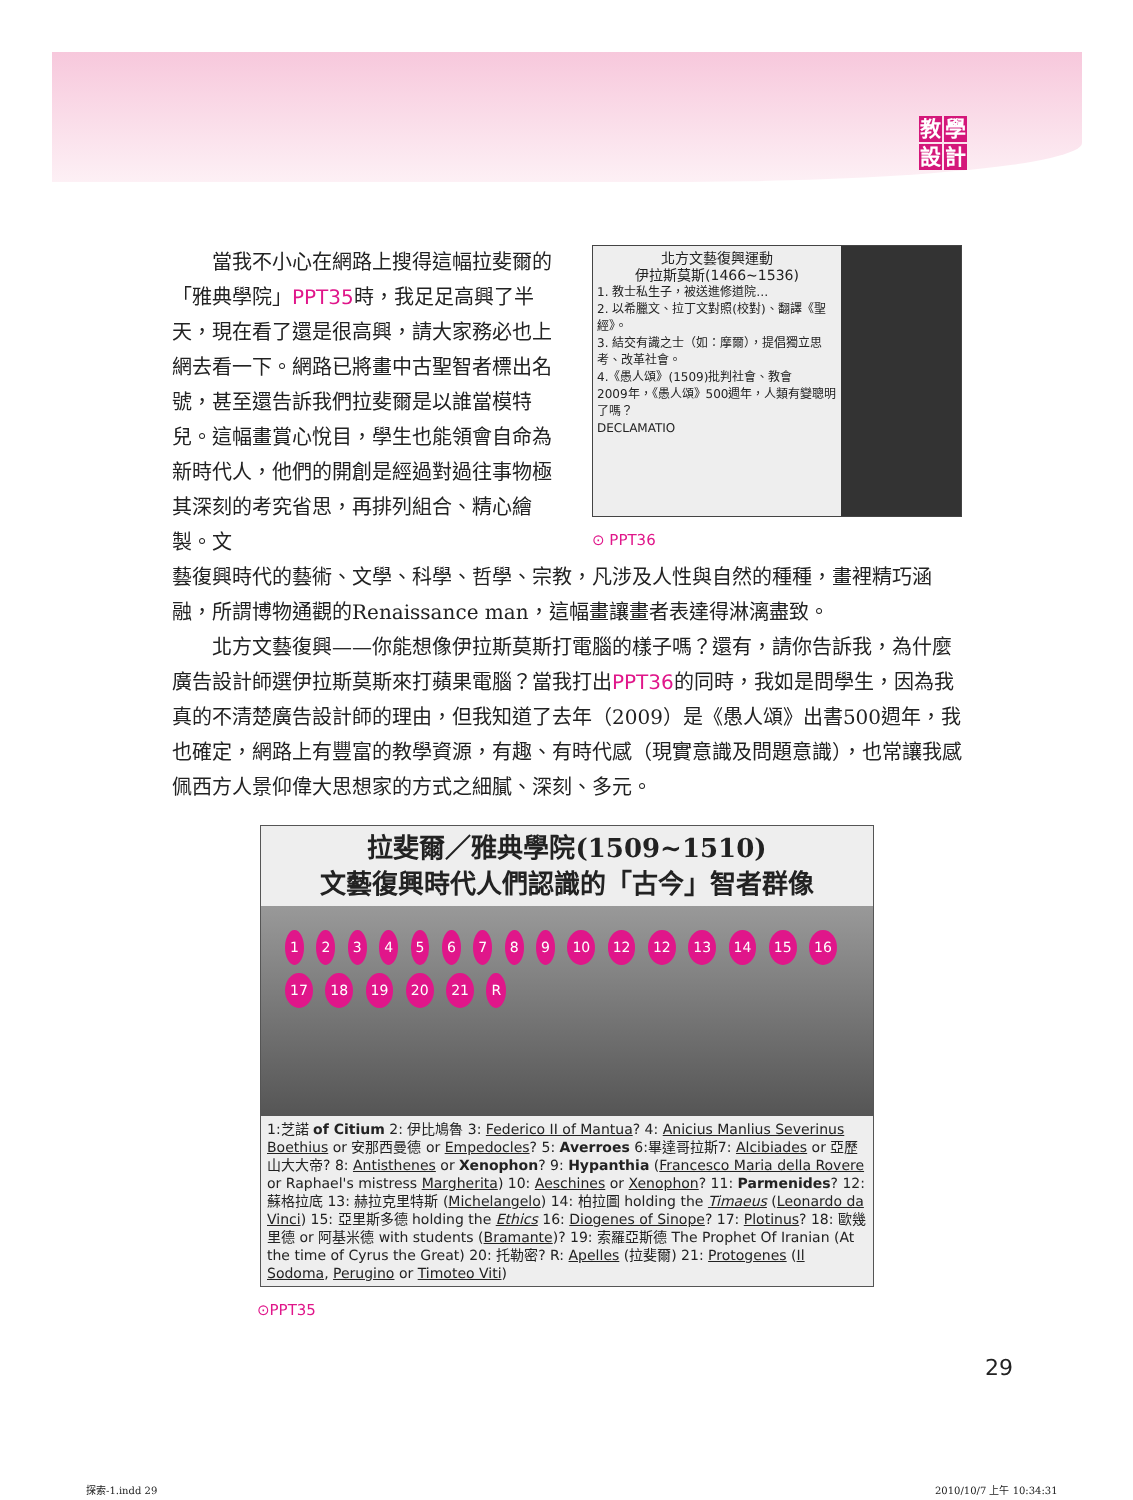教學設計
當我不小心在網路上搜得這幅拉斐爾的「雅典學院」PPT35時，我足足高興了半天，現在看了還是很高興，請大家務必也上網去看一下。網路已將畫中古聖智者標出名號，甚至還告訴我們拉斐爾是以誰當模特兒。這幅畫賞心悅目，學生也能領會自命為新時代人，他們的開創是經過對過往事物極其深刻的考究省思，再排列組合、精心繪製。文
北方文藝復興運動
伊拉斯莫斯(1466~1536)
1. 教士私生子，被送進修道院…
2. 以希臘文、拉丁文對照(校對)、翻譯《聖經》。
3. 結交有識之士（如：摩爾），提倡獨立思考、改革社會。
4.《愚人頌》(1509)批判社會、教會
2009年，《愚人頌》500週年，人類有變聰明了嗎？
DECLAMATIO
⊙ PPT36
藝復興時代的藝術、文學、科學、哲學、宗教，凡涉及人性與自然的種種，畫裡精巧涵融，所謂博物通觀的Renaissance man，這幅畫讓畫者表達得淋漓盡致。
北方文藝復興——你能想像伊拉斯莫斯打電腦的樣子嗎？還有，請你告訴我，為什麼廣告設計師選伊拉斯莫斯來打蘋果電腦？當我打出PPT36的同時，我如是問學生，因為我真的不清楚廣告設計師的理由，但我知道了去年（2009）是《愚人頌》出書500週年，我也確定，網路上有豐富的教學資源，有趣、有時代感（現實意識及問題意識），也常讓我感佩西方人景仰偉大思想家的方式之細膩、深刻、多元。
拉斐爾／雅典學院(1509~1510)
文藝復興時代人們認識的「古今」智者群像
1 2 3 4 5 6 7 8 9 10 12 12 13 14 15 16 17 18 19 20 21 R
1:芝諾 of Citium 2: 伊比鳩魯 3: Federico II of Mantua? 4: Anicius Manlius Severinus Boethius or 安那西曼德 or Empedocles? 5: Averroes 6:畢達哥拉斯7: Alcibiades or 亞歷山大大帝? 8: Antisthenes or Xenophon? 9: Hypanthia (Francesco Maria della Rovere or Raphael's mistress Margherita) 10: Aeschines or Xenophon? 11: Parmenides? 12: 蘇格拉底 13: 赫拉克里特斯 (Michelangelo) 14: 柏拉圖 holding the Timaeus (Leonardo da Vinci) 15: 亞里斯多德 holding the Ethics 16: Diogenes of Sinope? 17: Plotinus? 18: 歐幾里德 or 阿基米德 with students (Bramante)? 19: 索羅亞斯德 The Prophet Of Iranian (At the time of Cyrus the Great) 20: 托勒密? R: Apelles (拉斐爾) 21: Protogenes (Il Sodoma, Perugino or Timoteo Viti)
⊙PPT35
29
探索-1.indd 29 2010/10/7 上午 10:34:31